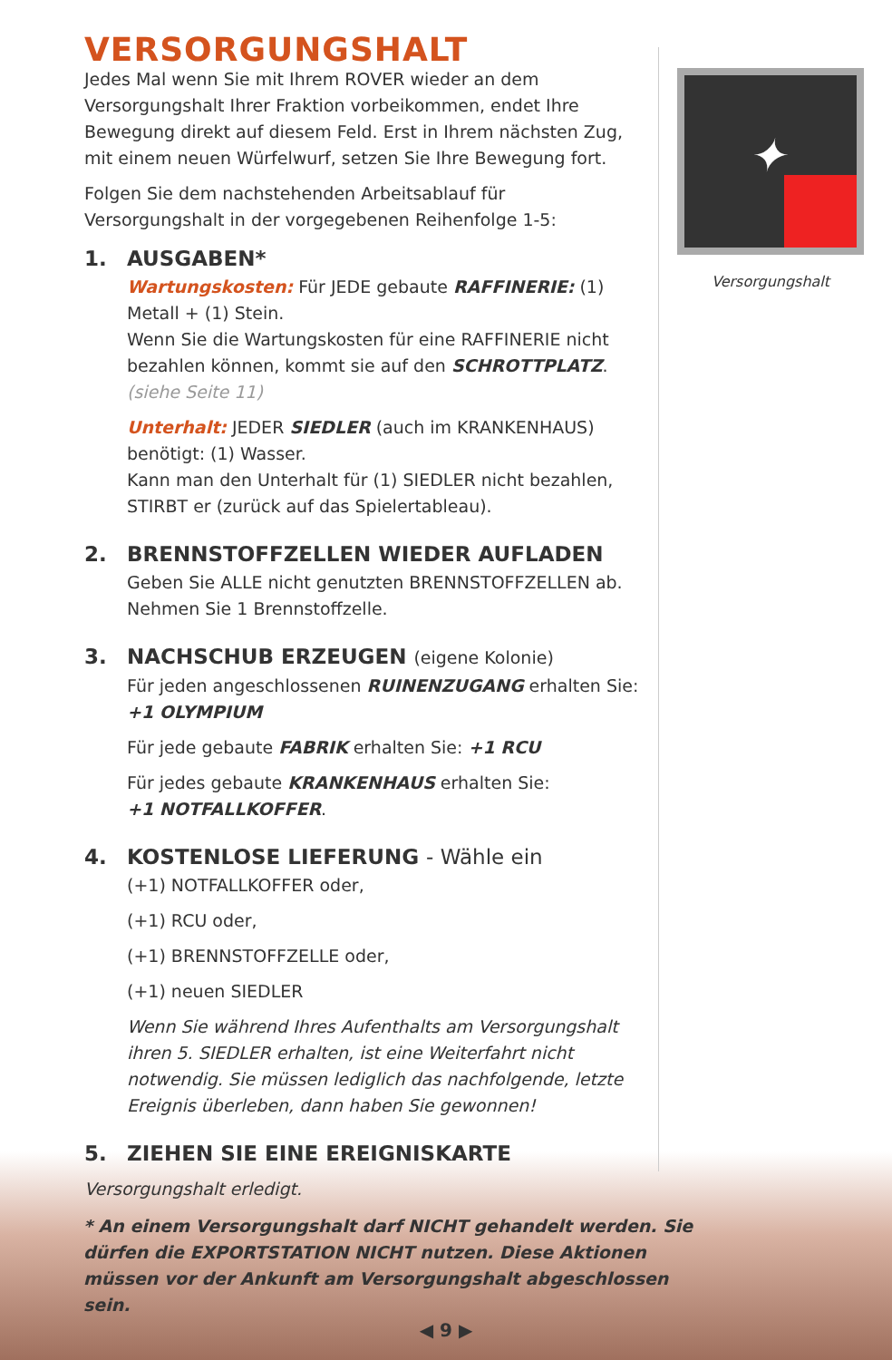VERSORGUNGSHALT
Jedes Mal wenn Sie mit Ihrem ROVER wieder an dem Versorgungshalt Ihrer Fraktion vorbeikommen, endet Ihre Bewegung direkt auf diesem Feld. Erst in Ihrem nächsten Zug, mit einem neuen Würfelwurf, setzen Sie Ihre Bewegung fort.
Folgen Sie dem nachstehenden Arbeitsablauf für Versorgungshalt in der vorgegebenen Reihenfolge 1-5:
1. AUSGABEN*
Wartungskosten: Für JEDE gebaute RAFFINERIE: (1) Metall + (1) Stein.
Wenn Sie die Wartungskosten für eine RAFFINERIE nicht bezahlen können, kommt sie auf den SCHROTTPLATZ.
(siehe Seite 11)
Unterhalt: JEDER SIEDLER (auch im KRANKENHAUS) benötigt: (1) Wasser.
Kann man den Unterhalt für (1) SIEDLER nicht bezahlen, STIRBT er (zurück auf das Spielertableau).
2. BRENNSTOFFZELLEN WIEDER AUFLADEN
Geben Sie ALLE nicht genutzten BRENNSTOFFZELLEN ab. Nehmen Sie 1 Brennstoffzelle.
3. NACHSCHUB ERZEUGEN (eigene Kolonie)
Für jeden angeschlossenen RUINENZUGANG erhalten Sie: +1 OLYMPIUM
Für jede gebaute FABRIK erhalten Sie: +1 RCU
Für jedes gebaute KRANKENHAUS erhalten Sie:
+1 NOTFALLKOFFER.
4. KOSTENLOSE LIEFERUNG - Wähle ein
(+1) NOTFALLKOFFER oder,
(+1) RCU oder,
(+1) BRENNSTOFFZELLE oder,
(+1) neuen SIEDLER
Wenn Sie während Ihres Aufenthalts am Versorgungshalt ihren 5. SIEDLER erhalten, ist eine Weiterfahrt nicht notwendig. Sie müssen lediglich das nachfolgende, letzte Ereignis überleben, dann haben Sie gewonnen!
5. ZIEHEN SIE EINE EREIGNISKARTE
Versorgungshalt erledigt.
✦
Versorgungshalt
* An einem Versorgungshalt darf NICHT gehandelt werden. Sie dürfen die EXPORTSTATION NICHT nutzen. Diese Aktionen müssen vor der Ankunft am Versorgungshalt abgeschlossen sein.
◀ 9 ▶